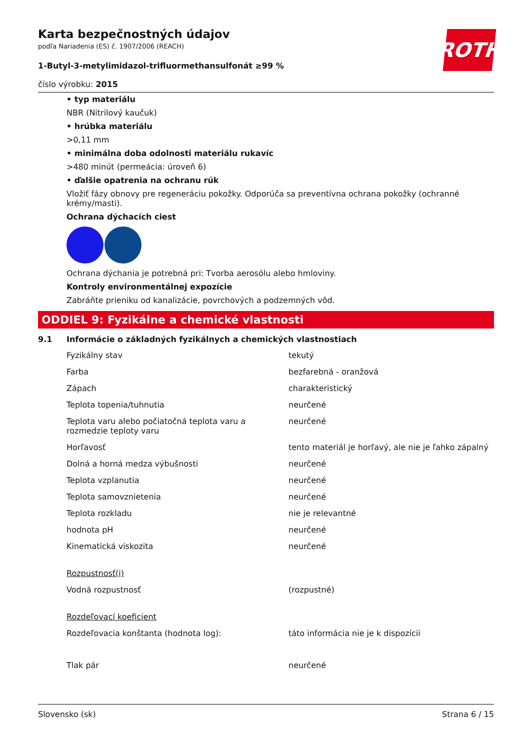ROTH
Karta bezpečnostných údajov
podľa Nariadenia (ES) č. 1907/2006 (REACH)
1-Butyl-3-metylimidazol-trifluormethansulfonát ≥99 %
číslo výrobku: 2015
• typ materiálu
NBR (Nitrilový kaučuk)
• hrúbka materiálu
>0,11 mm
• minimálna doba odolnosti materiálu rukavíc
>480 minút (permeácia: úroveň 6)
• ďalšie opatrenia na ochranu rúk
Vložiť fázy obnovy pre regeneráciu pokožky. Odporúča sa preventívna ochrana pokožky (ochranné krémy/masti).
Ochrana dýchacích ciest
Ochrana dýchania je potrebná pri: Tvorba aerosólu alebo hmloviny.
Kontroly environmentálnej expozície
Zabráňte prieniku od kanalizácie, povrchových a podzemných vôd.
ODDIEL 9: Fyzikálne a chemické vlastnosti
9.1 Informácie o základných fyzikálnych a chemických vlastnostiach
| Fyzikálny stav | tekutý |
| Farba | bezfarebná - oranžová |
| Zápach | charakteristický |
| Teplota topenia/tuhnutia | neurčené |
| Teplota varu alebo počiatočná teplota varu a rozmedzie teploty varu | neurčené |
| Horľavosť | tento materiál je horľavý, ale nie je ľahko zápalný |
| Dolná a horná medza výbušnosti | neurčené |
| Teplota vzplanutia | neurčené |
| Teplota samovznietenia | neurčené |
| Teplota rozkladu | nie je relevantné |
| hodnota pH | neurčené |
| Kinematická viskozita | neurčené |
| Rozpustnosť(i) | |
| Vodná rozpustnosť | (rozpustné) |
| Rozdeľovací koeficient | |
| Rozdeľovacia konštanta (hodnota log): | táto informácia nie je k dispozícii |
| Tlak pár | neurčené |
Slovensko (sk) Strana 6 / 15